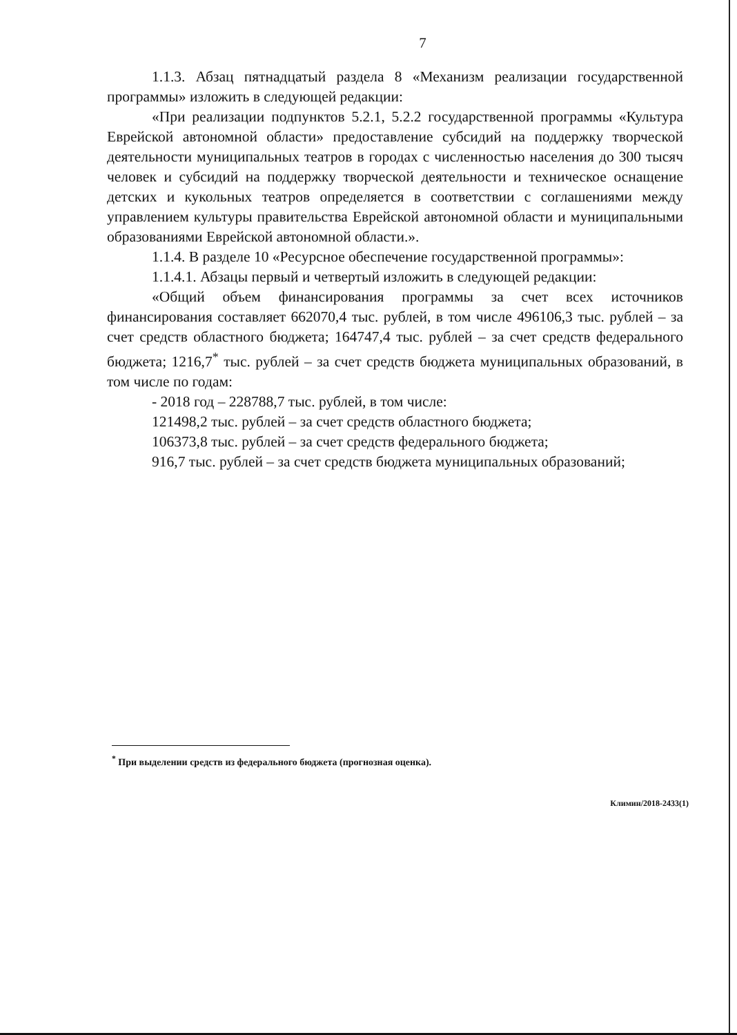7
1.1.3. Абзац пятнадцатый раздела 8 «Механизм реализации государственной программы» изложить в следующей редакции:
«При реализации подпунктов 5.2.1, 5.2.2 государственной программы «Культура Еврейской автономной области» предоставление субсидий на поддержку творческой деятельности муниципальных театров в городах с численностью населения до 300 тысяч человек и субсидий на поддержку творческой деятельности и техническое оснащение детских и кукольных театров определяется в соответствии с соглашениями между управлением культуры правительства Еврейской автономной области и муниципальными образованиями Еврейской автономной области.».
1.1.4. В разделе 10 «Ресурсное обеспечение государственной программы»:
1.1.4.1. Абзацы первый и четвертый изложить в следующей редакции:
«Общий объем финансирования программы за счет всех источников финансирования составляет 662070,4 тыс. рублей, в том числе 496106,3 тыс. рублей – за счет средств областного бюджета; 164747,4 тыс. рублей – за счет средств федерального бюджета; 1216,7<sup>*</sup> тыс. рублей – за счет средств бюджета муниципальных образований, в том числе по годам:
- 2018 год – 228788,7 тыс. рублей, в том числе:
121498,2 тыс. рублей – за счет средств областного бюджета;
106373,8 тыс. рублей – за счет средств федерального бюджета;
916,7 тыс. рублей – за счет средств бюджета муниципальных образований;
<sup>*</sup> При выделении средств из федерального бюджета (прогнозная оценка).
Климин/2018-2433(1)